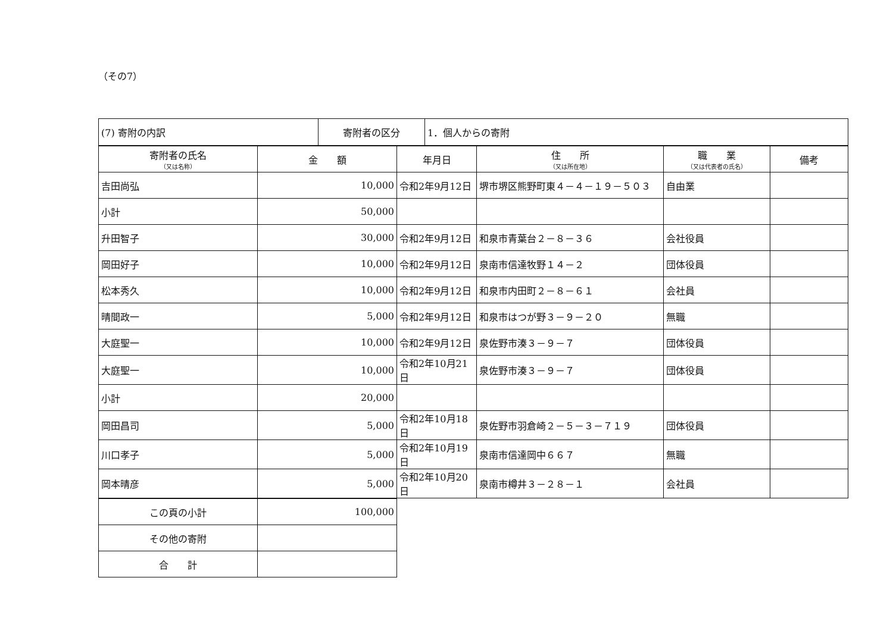（その7）
| (7) 寄附の内訳 | 寄附者の区分 | 1．個人からの寄附 |
| 寄附者の氏名 （又は名称） | 金 額 | 年月日 | 住 所 （又は所在地） | 職 業 （又は代表者の氏名） | 備考 |
| --- | --- | --- | --- | --- | --- |
| 吉田尚弘 | 10,000 | 令和2年9月12日 | 堺市堺区熊野町東４－４－１９－５０３ | 自由業 | |
| 小計 | 50,000 | | | | |
| 升田智子 | 30,000 | 令和2年9月12日 | 和泉市青葉台２－８－３６ | 会社役員 | |
| 岡田好子 | 10,000 | 令和2年9月12日 | 泉南市信達牧野１４－２ | 団体役員 | |
| 松本秀久 | 10,000 | 令和2年9月12日 | 和泉市内田町２－８－６１ | 会社員 | |
| 晴間政一 | 5,000 | 令和2年9月12日 | 和泉市はつが野３－９－２０ | 無職 | |
| 大庭聖一 | 10,000 | 令和2年9月12日 | 泉佐野市湊３－９－７ | 団体役員 | |
| 大庭聖一 | 10,000 | 令和2年10月21日 | 泉佐野市湊３－９－７ | 団体役員 | |
| 小計 | 20,000 | | | | |
| 岡田昌司 | 5,000 | 令和2年10月18日 | 泉佐野市羽倉崎２－５－３－７１９ | 団体役員 | |
| 川口孝子 | 5,000 | 令和2年10月19日 | 泉南市信達岡中６６７ | 無職 | |
| 岡本晴彦 | 5,000 | 令和2年10月20日 | 泉南市樽井３－２８－１ | 会社員 | |
| この頁の小計 | 100,000 |
| その他の寄附 | |
| 合 計 | |